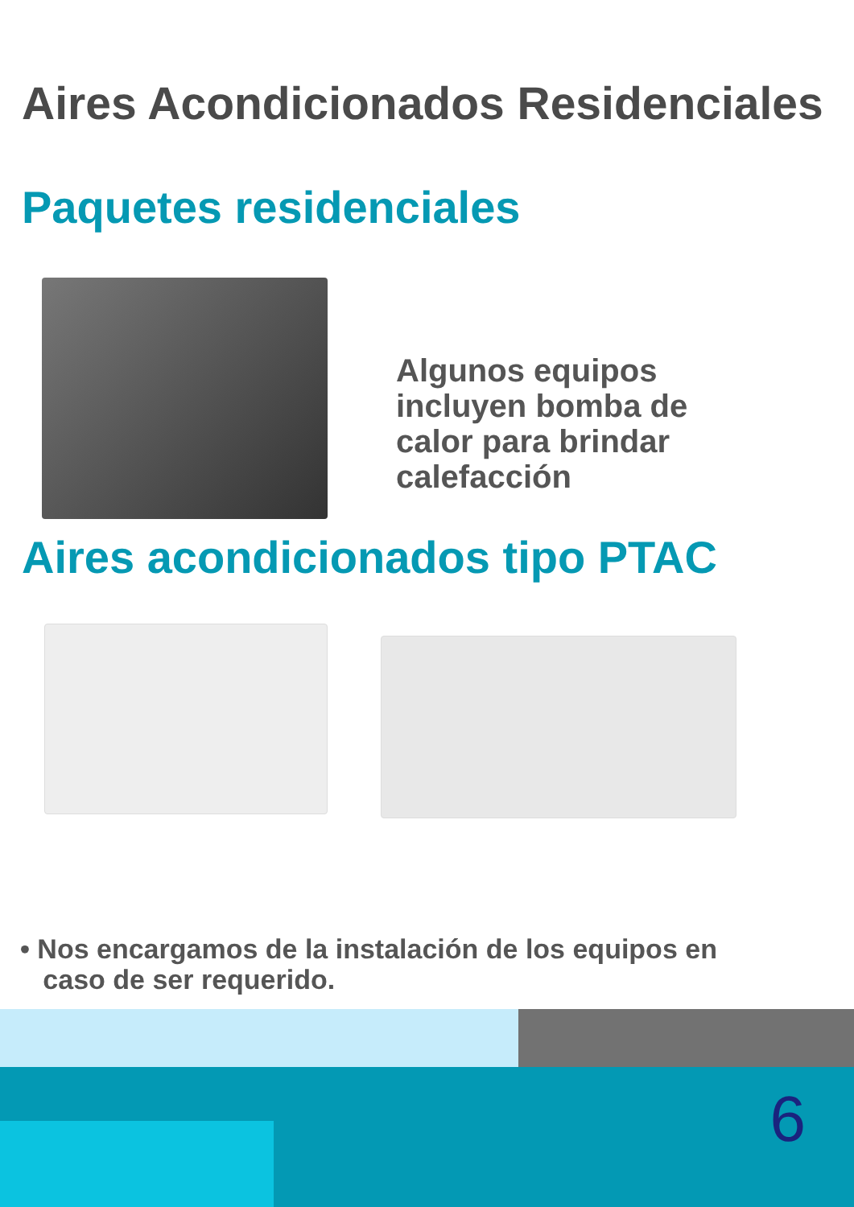Aires Acondicionados Residenciales
Paquetes residenciales
Algunos equipos incluyen bomba de calor para brindar calefacción
Aires acondicionados tipo PTAC
• Nos encargamos de la instalación de los equipos en
caso de ser requerido.
6